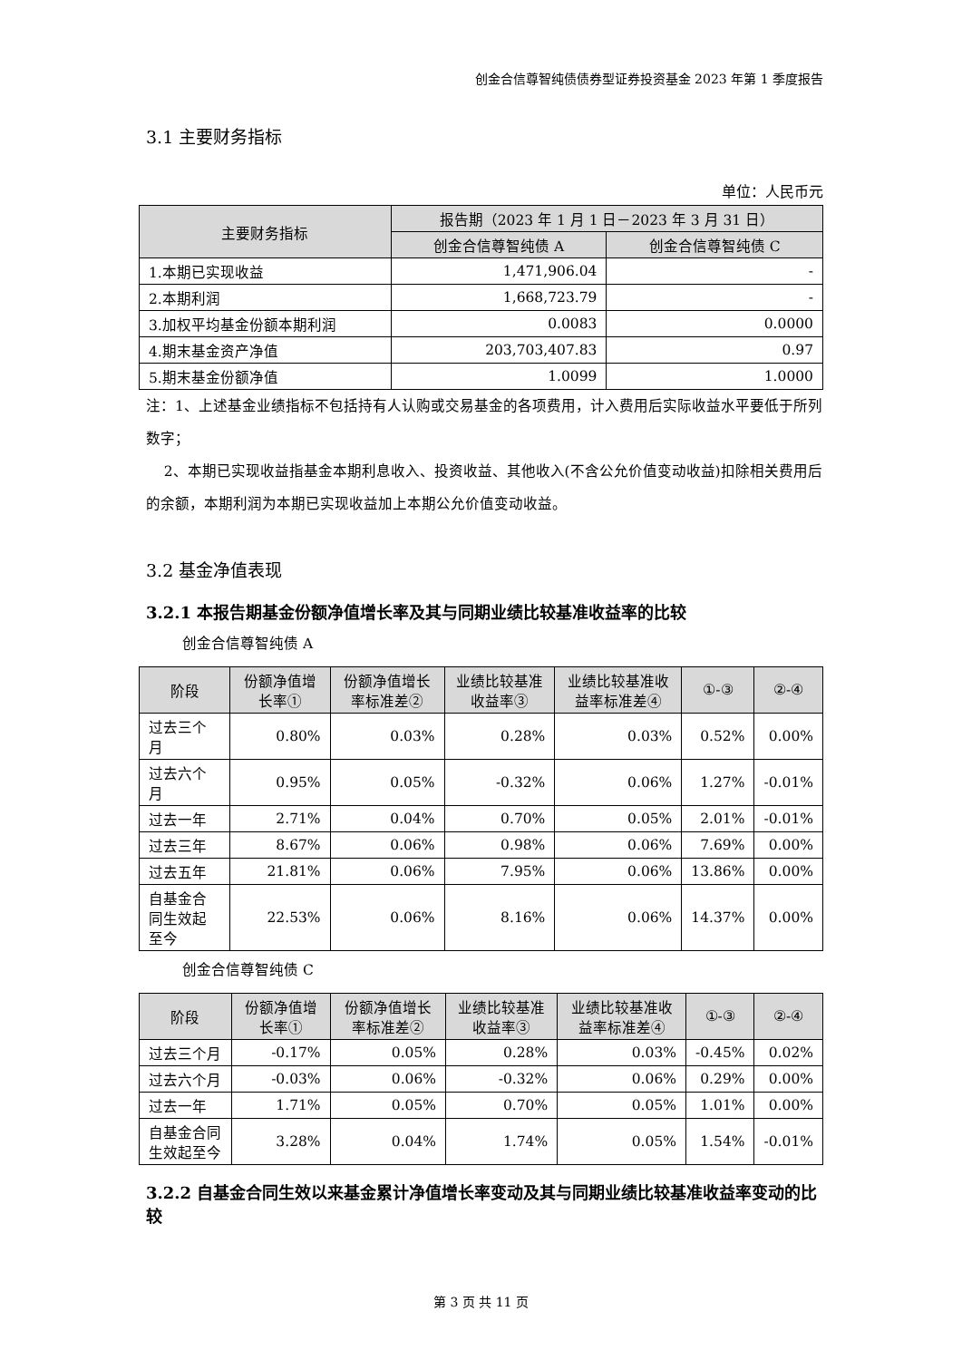创金合信尊智纯债债券型证券投资基金 2023 年第 1 季度报告
3.1 主要财务指标
单位：人民币元
| 主要财务指标 | 报告期（2023 年 1 月 1 日－2023 年 3 月 31 日） | |
| --- | --- | --- |
| | 创金合信尊智纯债 A | 创金合信尊智纯债 C |
| 1.本期已实现收益 | 1,471,906.04 | - |
| 2.本期利润 | 1,668,723.79 | - |
| 3.加权平均基金份额本期利润 | 0.0083 | 0.0000 |
| 4.期末基金资产净值 | 203,703,407.83 | 0.97 |
| 5.期末基金份额净值 | 1.0099 | 1.0000 |
注：1、上述基金业绩指标不包括持有人认购或交易基金的各项费用，计入费用后实际收益水平要低于所列数字；
2、本期已实现收益指基金本期利息收入、投资收益、其他收入(不含公允价值变动收益)扣除相关费用后的余额，本期利润为本期已实现收益加上本期公允价值变动收益。
3.2 基金净值表现
3.2.1 本报告期基金份额净值增长率及其与同期业绩比较基准收益率的比较
创金合信尊智纯债 A
| 阶段 | 份额净值增长率① | 份额净值增长率标准差② | 业绩比较基准收益率③ | 业绩比较基准收益率标准差④ | ①-③ | ②-④ |
| --- | --- | --- | --- | --- | --- | --- |
| 过去三个月 | 0.80% | 0.03% | 0.28% | 0.03% | 0.52% | 0.00% |
| 过去六个月 | 0.95% | 0.05% | -0.32% | 0.06% | 1.27% | -0.01% |
| 过去一年 | 2.71% | 0.04% | 0.70% | 0.05% | 2.01% | -0.01% |
| 过去三年 | 8.67% | 0.06% | 0.98% | 0.06% | 7.69% | 0.00% |
| 过去五年 | 21.81% | 0.06% | 7.95% | 0.06% | 13.86% | 0.00% |
| 自基金合同生效起至今 | 22.53% | 0.06% | 8.16% | 0.06% | 14.37% | 0.00% |
创金合信尊智纯债 C
| 阶段 | 份额净值增长率① | 份额净值增长率标准差② | 业绩比较基准收益率③ | 业绩比较基准收益率标准差④ | ①-③ | ②-④ |
| --- | --- | --- | --- | --- | --- | --- |
| 过去三个月 | -0.17% | 0.05% | 0.28% | 0.03% | -0.45% | 0.02% |
| 过去六个月 | -0.03% | 0.06% | -0.32% | 0.06% | 0.29% | 0.00% |
| 过去一年 | 1.71% | 0.05% | 0.70% | 0.05% | 1.01% | 0.00% |
| 自基金合同生效起至今 | 3.28% | 0.04% | 1.74% | 0.05% | 1.54% | -0.01% |
3.2.2 自基金合同生效以来基金累计净值增长率变动及其与同期业绩比较基准收益率变动的比较
第 3 页 共 11 页